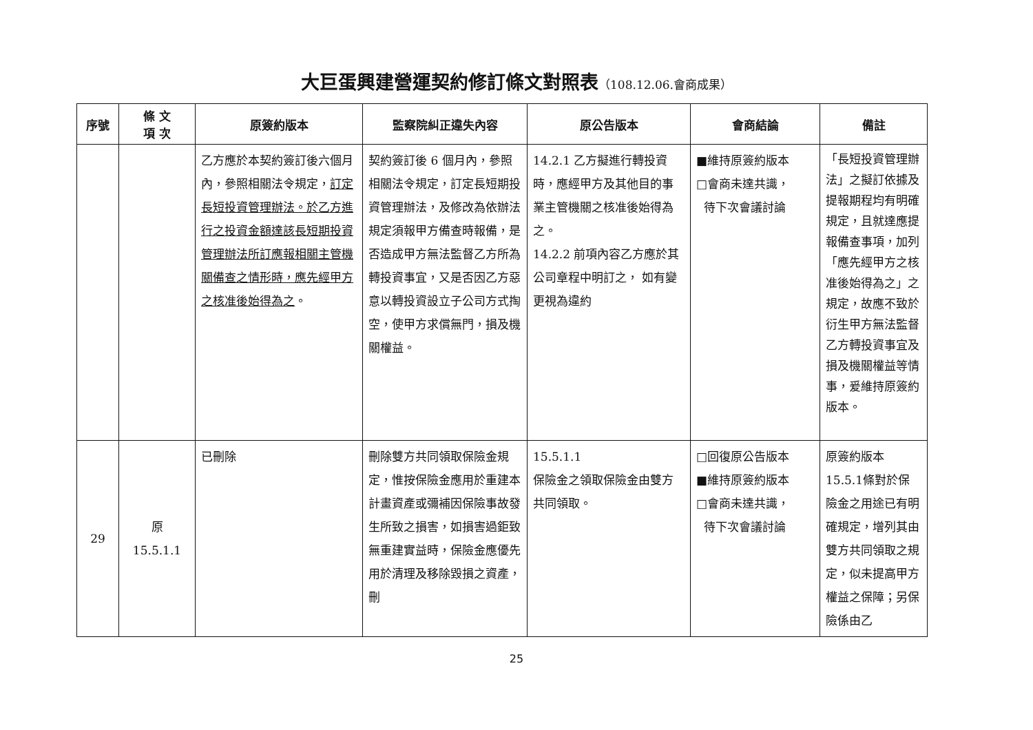大巨蛋興建營運契約修訂條文對照表（108.12.06.會商成果）
| 序號 | 條 文 項 次 | 原簽約版本 | 監察院糾正違失內容 | 原公告版本 | 會商結論 | 備註 |
| --- | --- | --- | --- | --- | --- | --- |
| | | 乙方應於本契約簽訂後六個月內，參照相關法令規定， 訂定長短投資管理辦法。於乙方進行之投資金額達該長短期投資管理辦法所訂應報相關主管機關備查之情形時，應先經甲方之核准後始得為之 。 | 契約簽訂後 6 個月內，參照相關法令規定，訂定長短期投資管理辦法，及修改為依辦法規定須報甲方備查時報備，是否造成甲方無法監督乙方所為轉投資事宜，又是否因乙方惡意以轉投資設立子公司方式掏空，使甲方求償無門，損及機關權益。 | 14.2.1 乙方擬進行轉投資時，應經甲方及其他目的事業主管機關之核准後始得為之。 14.2.2 前項內容乙方應於其公司章程中明訂之， 如有變更視為違約 | ■維持原簽約版本 □會商未達共識， 待下次會議討論 | 「長短投資管理辦法」之擬訂依據及提報期程均有明確規定，且就達應提報備查事項，加列「應先經甲方之核准後始得為之」之規定，故應不致於衍生甲方無法監督乙方轉投資事宜及損及機關權益等情事，爰維持原簽約版本。 |
| 29 | 原 15.5.1.1 | 已刪除 | 刪除雙方共同領取保險金規定，惟按保險金應用於重建本計畫資產或彌補因保險事故發生所致之損害，如損害過鉅致無重建實益時，保險金應優先用於清理及移除毀損之資產，刪 | 15.5.1.1 保險金之領取保險金由雙方共同領取。 | □回復原公告版本 ■維持原簽約版本 □會商未達共識， 待下次會議討論 | 原簽約版本 15.5.1條對於保險金之用途已有明確規定，增列其由雙方共同領取之規定，似未提高甲方權益之保障；另保險係由乙 |
25